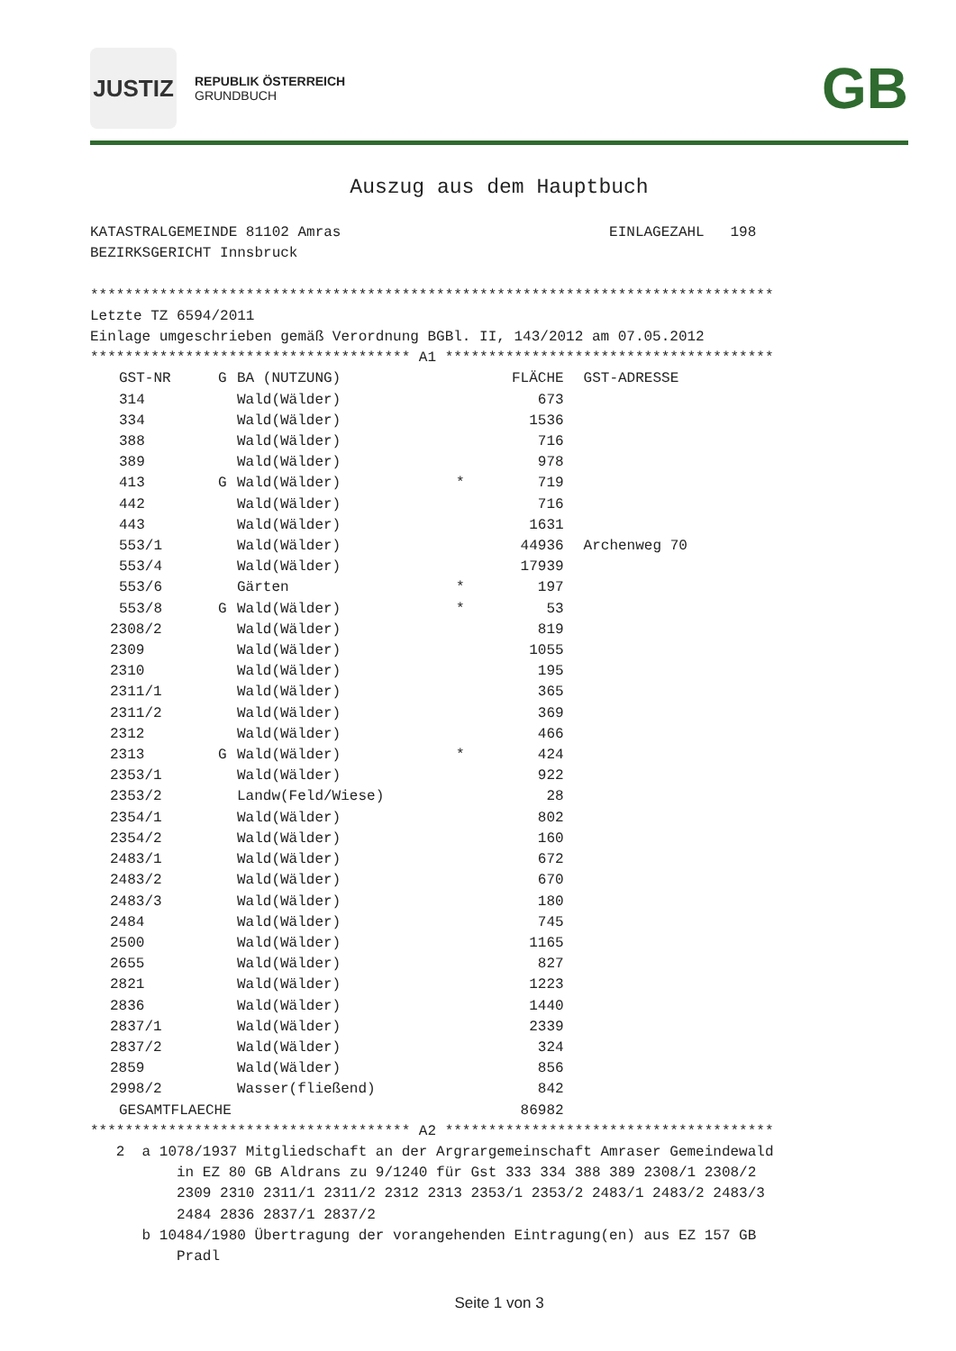JUSTIZ
REPUBLIK ÖSTERREICH
GRUNDBUCH
GB
Auszug aus dem Hauptbuch
KATASTRALGEMEINDE 81102 Amras                               EINLAGEZAHL   198
BEZIRKSGERICHT Innsbruck

*******************************************************************************
Letzte TZ 6594/2011
Einlage umgeschrieben gemäß Verordnung BGBl. II, 143/2012 am 07.05.2012
************************************* A1 **************************************
| GST-NR | G | BA (NUTZUNG) | | FLÄCHE | GST-ADRESSE |
| --- | --- | --- | --- | --- | --- |
| 314 | | Wald(Wälder) | | 673 | |
| 334 | | Wald(Wälder) | | 1536 | |
| 388 | | Wald(Wälder) | | 716 | |
| 389 | | Wald(Wälder) | | 978 | |
| 413 | G | Wald(Wälder) | * | 719 | |
| 442 | | Wald(Wälder) | | 716 | |
| 443 | | Wald(Wälder) | | 1631 | |
| 553/1 | | Wald(Wälder) | | 44936 | Archenweg 70 |
| 553/4 | | Wald(Wälder) | | 17939 | |
| 553/6 | | Gärten | * | 197 | |
| 553/8 | G | Wald(Wälder) | * | 53 | |
| 2308/2 | | Wald(Wälder) | | 819 | |
| 2309 | | Wald(Wälder) | | 1055 | |
| 2310 | | Wald(Wälder) | | 195 | |
| 2311/1 | | Wald(Wälder) | | 365 | |
| 2311/2 | | Wald(Wälder) | | 369 | |
| 2312 | | Wald(Wälder) | | 466 | |
| 2313 | G | Wald(Wälder) | * | 424 | |
| 2353/1 | | Wald(Wälder) | | 922 | |
| 2353/2 | | Landw(Feld/Wiese) | | 28 | |
| 2354/1 | | Wald(Wälder) | | 802 | |
| 2354/2 | | Wald(Wälder) | | 160 | |
| 2483/1 | | Wald(Wälder) | | 672 | |
| 2483/2 | | Wald(Wälder) | | 670 | |
| 2483/3 | | Wald(Wälder) | | 180 | |
| 2484 | | Wald(Wälder) | | 745 | |
| 2500 | | Wald(Wälder) | | 1165 | |
| 2655 | | Wald(Wälder) | | 827 | |
| 2821 | | Wald(Wälder) | | 1223 | |
| 2836 | | Wald(Wälder) | | 1440 | |
| 2837/1 | | Wald(Wälder) | | 2339 | |
| 2837/2 | | Wald(Wälder) | | 324 | |
| 2859 | | Wald(Wälder) | | 856 | |
| 2998/2 | | Wasser(fließend) | | 842 | |
| GESAMTFLAECHE | | | | 86982 | |
************************************* A2 **************************************
   2  a 1078/1937 Mitgliedschaft an der Argrargemeinschaft Amraser Gemeindewald
          in EZ 80 GB Aldrans zu 9/1240 für Gst 333 334 388 389 2308/1 2308/2
          2309 2310 2311/1 2311/2 2312 2313 2353/1 2353/2 2483/1 2483/2 2483/3
          2484 2836 2837/1 2837/2
      b 10484/1980 Übertragung der vorangehenden Eintragung(en) aus EZ 157 GB
          Pradl
Seite 1 von 3